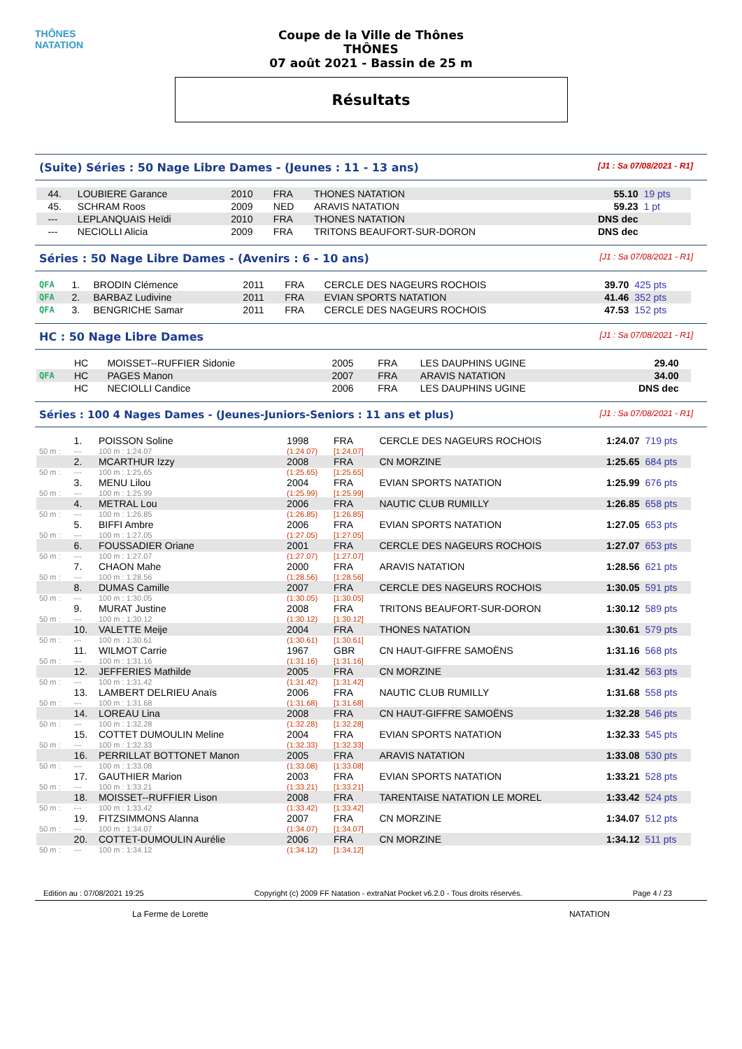THÔNES NATATION
Coupe de la Ville de Thônes
THÔNES
07 août 2021 - Bassin de 25 m
Résultats
(Suite) Séries : 50 Nage Libre Dames - (Jeunes : 11 - 13 ans) [J1 : Sa 07/08/2021 - R1]
| | 44. | LOUBIERE Garance | 2010 | FRA | THONES NATATION | 55.10 | 19 pts |
| | 45. | SCHRAM Roos | 2009 | NED | ARAVIS NATATION | 59.23 | 1 pt |
| | --- | LEPLANQUAIS Heïdi | 2010 | FRA | THONES NATATION | DNS dec | |
| | --- | NECIOLLI Alicia | 2009 | FRA | TRITONS BEAUFORT-SUR-DORON | DNS dec | |
Séries : 50 Nage Libre Dames - (Avenirs : 6 - 10 ans) [J1 : Sa 07/08/2021 - R1]
| QFA | 1. | BRODIN Clémence | 2011 | FRA | CERCLE DES NAGEURS ROCHOIS | 39.70 | 425 pts |
| QFA | 2. | BARBAZ Ludivine | 2011 | FRA | EVIAN SPORTS NATATION | 41.46 | 352 pts |
| QFA | 3. | BENGRICHE Samar | 2011 | FRA | CERCLE DES NAGEURS ROCHOIS | 47.53 | 152 pts |
HC : 50 Nage Libre Dames [J1 : Sa 07/08/2021 - R1]
| | HC | MOISSET--RUFFIER Sidonie | 2005 | FRA | LES DAUPHINS UGINE | 29.40 | |
| QFA | HC | PAGES Manon | 2007 | FRA | ARAVIS NATATION | 34.00 | |
| | HC | NECIOLLI Candice | 2006 | FRA | LES DAUPHINS UGINE | DNS dec | |
Séries : 100 4 Nages Dames - (Jeunes-Juniors-Seniors : 11 ans et plus) [J1 : Sa 07/08/2021 - R1]
| | 1. | POISSON Soline | 1998 | FRA | CERCLE DES NAGEURS ROCHOIS | 1:24.07 | 719 pts |
| 50 m : | --- | 100 m : 1:24.07 | (1:24.07) | [1:24.07] | | | |
| | 2. | MCARTHUR Izzy | 2008 | FRA | CN MORZINE | 1:25.65 | 684 pts |
| 50 m : | --- | 100 m : 1:25.65 | (1:25.65) | [1:25.65] | | | |
| | 3. | MENU Lilou | 2004 | FRA | EVIAN SPORTS NATATION | 1:25.99 | 676 pts |
| 50 m : | --- | 100 m : 1:25.99 | (1:25.99) | [1:25.99] | | | |
| | 4. | METRAL Lou | 2006 | FRA | NAUTIC CLUB RUMILLY | 1:26.85 | 658 pts |
| 50 m : | --- | 100 m : 1:26.85 | (1:26.85) | [1:26.85] | | | |
| | 5. | BIFFI Ambre | 2006 | FRA | EVIAN SPORTS NATATION | 1:27.05 | 653 pts |
| 50 m : | --- | 100 m : 1:27.05 | (1:27.05) | [1:27.05] | | | |
| | 6. | FOUSSADIER Oriane | 2001 | FRA | CERCLE DES NAGEURS ROCHOIS | 1:27.07 | 653 pts |
| 50 m : | --- | 100 m : 1:27.07 | (1:27.07) | [1:27.07] | | | |
| | 7. | CHAON Mahe | 2000 | FRA | ARAVIS NATATION | 1:28.56 | 621 pts |
| 50 m : | --- | 100 m : 1:28.56 | (1:28.56) | [1:28.56] | | | |
| | 8. | DUMAS Camille | 2007 | FRA | CERCLE DES NAGEURS ROCHOIS | 1:30.05 | 591 pts |
| 50 m : | --- | 100 m : 1:30.05 | (1:30.05) | [1:30.05] | | | |
| | 9. | MURAT Justine | 2008 | FRA | TRITONS BEAUFORT-SUR-DORON | 1:30.12 | 589 pts |
| 50 m : | --- | 100 m : 1:30.12 | (1:30.12) | [1:30.12] | | | |
| | 10. | VALETTE Meije | 2004 | FRA | THONES NATATION | 1:30.61 | 579 pts |
| 50 m : | --- | 100 m : 1:30.61 | (1:30.61) | [1:30.61] | | | |
| | 11. | WILMOT Carrie | 1967 | GBR | CN HAUT-GIFFRE SAMOËNS | 1:31.16 | 568 pts |
| 50 m : | --- | 100 m : 1:31.16 | (1:31.16) | [1:31.16] | | | |
| | 12. | JEFFERIES Mathilde | 2005 | FRA | CN MORZINE | 1:31.42 | 563 pts |
| 50 m : | --- | 100 m : 1:31.42 | (1:31.42) | [1:31.42] | | | |
| | 13. | LAMBERT DELRIEU Anaïs | 2006 | FRA | NAUTIC CLUB RUMILLY | 1:31.68 | 558 pts |
| 50 m : | --- | 100 m : 1:31.68 | (1:31.68) | [1:31.68] | | | |
| | 14. | LOREAU Lina | 2008 | FRA | CN HAUT-GIFFRE SAMOËNS | 1:32.28 | 546 pts |
| 50 m : | --- | 100 m : 1:32.28 | (1:32.28) | [1:32.28] | | | |
| | 15. | COTTET DUMOULIN Meline | 2004 | FRA | EVIAN SPORTS NATATION | 1:32.33 | 545 pts |
| 50 m : | --- | 100 m : 1:32.33 | (1:32.33) | [1:32.33] | | | |
| | 16. | PERRILLAT BOTTONET Manon | 2005 | FRA | ARAVIS NATATION | 1:33.08 | 530 pts |
| 50 m : | --- | 100 m : 1:33.08 | (1:33.08) | [1:33.08] | | | |
| | 17. | GAUTHIER Marion | 2003 | FRA | EVIAN SPORTS NATATION | 1:33.21 | 528 pts |
| 50 m : | --- | 100 m : 1:33.21 | (1:33.21) | [1:33.21] | | | |
| | 18. | MOISSET--RUFFIER Lison | 2008 | FRA | TARENTAISE NATATION LE MOREL | 1:33.42 | 524 pts |
| 50 m : | --- | 100 m : 1:33.42 | (1:33.42) | [1:33.42] | | | |
| | 19. | FITZSIMMONS Alanna | 2007 | FRA | CN MORZINE | 1:34.07 | 512 pts |
| 50 m : | --- | 100 m : 1:34.07 | (1:34.07) | [1:34.07] | | | |
| | 20. | COTTET-DUMOULIN Aurélie | 2006 | FRA | CN MORZINE | 1:34.12 | 511 pts |
| 50 m : | --- | 100 m : 1:34.12 | (1:34.12) | [1:34.12] | | | |
Edition au : 07/08/2021 19:25 Copyright (c) 2009 FF Natation - extraNat Pocket v6.2.0 - Tous droits réservés. Page 4 / 23
La Ferme de Lorette NATATION